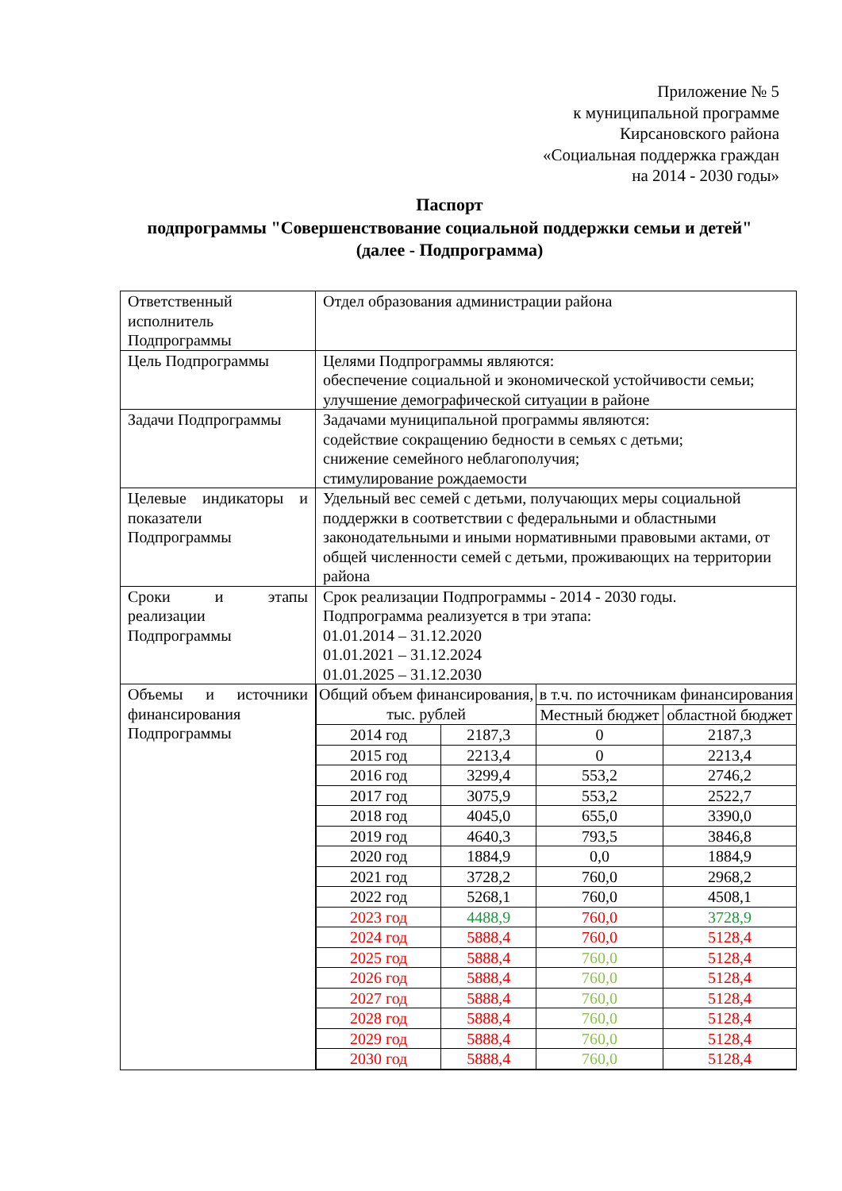Приложение № 5
к муниципальной программе
Кирсановского района
«Социальная поддержка граждан
на 2014 - 2030 годы»
Паспорт
подпрограммы "Совершенствование социальной поддержки семьи и детей"
(далее - Подпрограмма)
| Ответственный исполнитель Подпрограммы | Отдел образования администрации района |
| Цель Подпрограммы | Целями Подпрограммы являются: обеспечение социальной и экономической устойчивости семьи; улучшение демографической ситуации в районе |
| Задачи Подпрограммы | Задачами муниципальной программы являются: содействие сокращению бедности в семьях с детьми; снижение семейного неблагополучия; стимулирование рождаемости |
| Целевые индикаторы и показатели Подпрограммы | Удельный вес семей с детьми, получающих меры социальной поддержки в соответствии с федеральными и областными законодательными и иными нормативными правовыми актами, от общей численности семей с детьми, проживающих на территории района |
| Сроки и этапы реализации Подпрограммы | Срок реализации Подпрограммы - 2014 - 2030 годы. Подпрограмма реализуется в три этапа: 01.01.2014 – 31.12.2020 01.01.2021 – 31.12.2024 01.01.2025 – 31.12.2030 |
| Объемы и источники финансирования Подпрограммы | / Общий объем финансирования, тыс. рублей / / в т.ч. по источникам финансирования / / / / / Местный бюджет / областной бюджет / / 2014 год / 2187,3 / 0 / 2187,3 / / 2015 год / 2213,4 / 0 / 2213,4 / / 2016 год / 3299,4 / 553,2 / 2746,2 / / 2017 год / 3075,9 / 553,2 / 2522,7 / / 2018 год / 4045,0 / 655,0 / 3390,0 / / 2019 год / 4640,3 / 793,5 / 3846,8 / / 2020 год / 1884,9 / 0,0 / 1884,9 / / 2021 год / 3728,2 / 760,0 / 2968,2 / / 2022 год / 5268,1 / 760,0 / 4508,1 / / 2023 год / 4488,9 / 760,0 / 3728,9 / / 2024 год / 5888,4 / 760,0 / 5128,4 / / 2025 год / 5888,4 / 760,0 / 5128,4 / / 2026 год / 5888,4 / 760,0 / 5128,4 / / 2027 год / 5888,4 / 760,0 / 5128,4 / / 2028 год / 5888,4 / 760,0 / 5128,4 / / 2029 год / 5888,4 / 760,0 / 5128,4 / / 2030 год / 5888,4 / 760,0 / 5128,4 / |